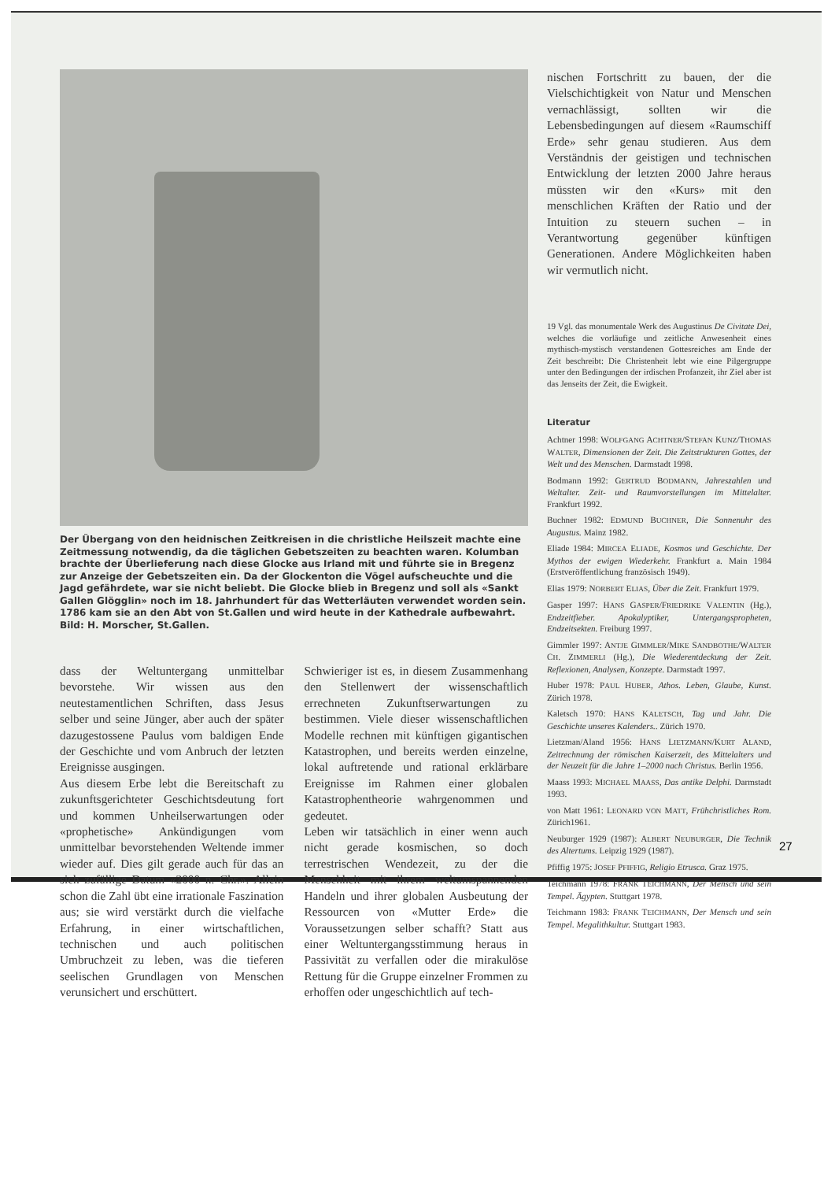Der Übergang von den heidnischen Zeitkreisen in die christliche Heilszeit machte eine Zeitmessung notwendig, da die täglichen Gebetszeiten zu beachten waren. Kolumban brachte der Überlieferung nach diese Glocke aus Irland mit und führte sie in Bregenz zur Anzeige der Gebetszeiten ein. Da der Glockenton die Vögel aufscheuchte und die Jagd gefährdete, war sie nicht beliebt. Die Glocke blieb in Bregenz und soll als «Sankt Gallen Glögglin» noch im 18. Jahrhundert für das Wetterläuten verwendet worden sein. 1786 kam sie an den Abt von St.Gallen und wird heute in der Kathedrale aufbewahrt. Bild: H. Morscher, St.Gallen.
dass der Weltuntergang unmittelbar bevorstehe. Wir wissen aus den neutestamentlichen Schriften, dass Jesus selber und seine Jünger, aber auch der später dazugestossene Paulus vom baldigen Ende der Geschichte und vom Anbruch der letzten Ereignisse ausgingen.
Aus diesem Erbe lebt die Bereitschaft zu zukunftsgerichteter Geschichtsdeutung fort und kommen Unheilserwartungen oder «prophetische» Ankündigungen vom unmittelbar bevorstehenden Weltende immer wieder auf. Dies gilt gerade auch für das an sich zufällige Datum «2000 n. Chr.». Allein schon die Zahl übt eine irrationale Faszination aus; sie wird verstärkt durch die vielfache Erfahrung, in einer wirtschaftlichen, technischen und auch politischen Umbruchzeit zu leben, was die tieferen seelischen Grundlagen von Menschen verunsichert und erschüttert.
Schwieriger ist es, in diesem Zusammenhang den Stellenwert der wissenschaftlich errechneten Zukunftserwartungen zu bestimmen. Viele dieser wissenschaftlichen Modelle rechnen mit künftigen gigantischen Katastrophen, und bereits werden einzelne, lokal auftretende und rational erklärbare Ereignisse im Rahmen einer globalen Katastrophentheorie wahrgenommen und gedeutet.
Leben wir tatsächlich in einer wenn auch nicht gerade kosmischen, so doch terrestrischen Wendezeit, zu der die Menschheit mit ihrem weltumspannenden Handeln und ihrer globalen Ausbeutung der Ressourcen von «Mutter Erde» die Voraussetzungen selber schafft? Statt aus einer Weltuntergangsstimmung heraus in Passivität zu verfallen oder die mirakulöse Rettung für die Gruppe einzelner Frommen zu erhoffen oder ungeschichtlich auf tech-
nischen Fortschritt zu bauen, der die Vielschichtigkeit von Natur und Menschen vernachlässigt, sollten wir die Lebensbedingungen auf diesem «Raumschiff Erde» sehr genau studieren. Aus dem Verständnis der geistigen und technischen Entwicklung der letzten 2000 Jahre heraus müssten wir den «Kurs» mit den menschlichen Kräften der Ratio und der Intuition zu steuern suchen – in Verantwortung gegenüber künftigen Generationen. Andere Möglichkeiten haben wir vermutlich nicht.
19 Vgl. das monumentale Werk des Augustinus De Civitate Dei, welches die vorläufige und zeitliche Anwesenheit eines mythisch-mystisch verstandenen Gottesreiches am Ende der Zeit beschreibt: Die Christenheit lebt wie eine Pilgergruppe unter den Bedingungen der irdischen Profanzeit, ihr Ziel aber ist das Jenseits der Zeit, die Ewigkeit.
Literatur
Achtner 1998: WOLFGANG ACHTNER/STEFAN KUNZ/THOMAS WALTER, Dimensionen der Zeit. Die Zeitstrukturen Gottes, der Welt und des Menschen. Darmstadt 1998.
Bodmann 1992: GERTRUD BODMANN, Jahreszahlen und Weltalter. Zeit- und Raumvorstellungen im Mittelalter. Frankfurt 1992.
Buchner 1982: EDMUND BUCHNER, Die Sonnenuhr des Augustus. Mainz 1982.
Eliade 1984: MIRCEA ELIADE, Kosmos und Geschichte. Der Mythos der ewigen Wiederkehr. Frankfurt a. Main 1984 (Erstveröffentlichung französisch 1949).
Elias 1979: NORBERT ELIAS, Über die Zeit. Frankfurt 1979.
Gasper 1997: HANS GASPER/FRIEDRIKE VALENTIN (Hg.), Endzeitfieber. Apokalyptiker, Untergangspropheten, Endzeitsekten. Freiburg 1997.
Gimmler 1997: ANTJE GIMMLER/MIKE SANDBOTHE/WALTER CH. ZIMMERLI (Hg.), Die Wiederentdeckung der Zeit. Reflexionen, Analysen, Konzepte. Darmstadt 1997.
Huber 1978: PAUL HUBER, Athos. Leben, Glaube, Kunst. Zürich 1978.
Kaletsch 1970: HANS KALETSCH, Tag und Jahr. Die Geschichte unseres Kalenders.. Zürich 1970.
Lietzman/Aland 1956: HANS LIETZMANN/KURT ALAND, Zeitrechnung der römischen Kaiserzeit, des Mittelalters und der Neuzeit für die Jahre 1–2000 nach Christus. Berlin 1956.
Maass 1993: MICHAEL MAASS, Das antike Delphi. Darmstadt 1993.
von Matt 1961: LEONARD VON MATT, Frühchristliches Rom. Zürich1961.
Neuburger 1929 (1987): ALBERT NEUBURGER, Die Technik des Altertums. Leipzig 1929 (1987).
Pfiffig 1975: JOSEF PFIFFIG, Religio Etrusca. Graz 1975.
Teichmann 1978: FRANK TEICHMANN, Der Mensch und sein Tempel. Ägypten. Stuttgart 1978.
Teichmann 1983: FRANK TEICHMANN, Der Mensch und sein Tempel. Megalithkultur. Stuttgart 1983.
27